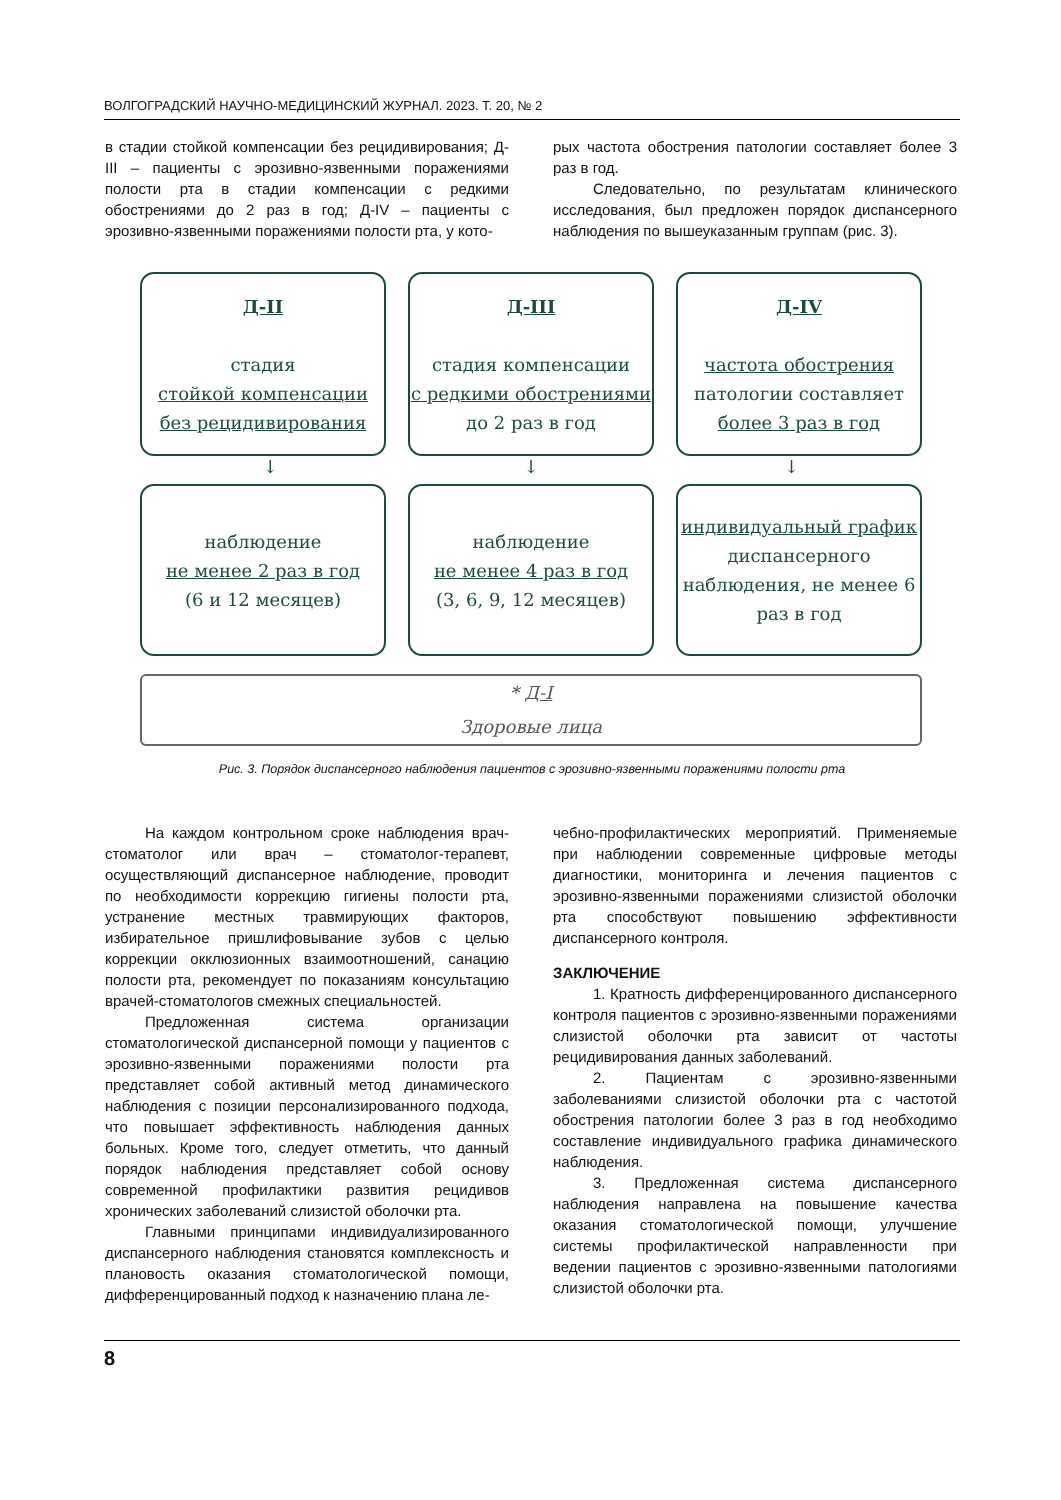ВОЛГОГРАДСКИЙ НАУЧНО-МЕДИЦИНСКИЙ ЖУРНАЛ. 2023. Т. 20, № 2
в стадии стойкой компенсации без рецидивирования; Д-III – пациенты с эрозивно-язвенными поражениями полости рта в стадии компенсации с редкими обострениями до 2 раз в год; Д-IV – пациенты с эрозивно-язвенными поражениями полости рта, у кото-
рых частота обострения патологии составляет более 3 раз в год.
Следовательно, по результатам клинического исследования, был предложен порядок диспансерного наблюдения по вышеуказанным группам (рис. 3).
Д-II
стадия
стойкой компенсации без рецидивирования
Д-III
стадия компенсации
с редкими обострениями
до 2 раз в год
Д-IV
частота обострения
патологии составляет
более 3 раз в год
↓ ↓ ↓
наблюдение
не менее 2 раз в год
(6 и 12 месяцев)
наблюдение
не менее 4 раз в год
(3, 6, 9, 12 месяцев)
индивидуальный график
диспансерного наблюдения, не менее 6 раз в год
* Д-I
Здоровые лица
Рис. 3. Порядок диспансерного наблюдения пациентов с эрозивно-язвенными поражениями полости рта
На каждом контрольном сроке наблюдения врач-стоматолог или врач – стоматолог-терапевт, осуществляющий диспансерное наблюдение, проводит по необходимости коррекцию гигиены полости рта, устранение местных травмирующих факторов, избирательное пришлифовывание зубов с целью коррекции окклюзионных взаимоотношений, санацию полости рта, рекомендует по показаниям консультацию врачей-стоматологов смежных специальностей.
Предложенная система организации стоматологической диспансерной помощи у пациентов с эрозивно-язвенными поражениями полости рта представляет собой активный метод динамического наблюдения с позиции персонализированного подхода, что повышает эффективность наблюдения данных больных. Кроме того, следует отметить, что данный порядок наблюдения представляет собой основу современной профилактики развития рецидивов хронических заболеваний слизистой оболочки рта.
Главными принципами индивидуализированного диспансерного наблюдения становятся комплексность и плановость оказания стоматологической помощи, дифференцированный подход к назначению плана ле-
чебно-профилактических мероприятий. Применяемые при наблюдении современные цифровые методы диагностики, мониторинга и лечения пациентов с эрозивно-язвенными поражениями слизистой оболочки рта способствуют повышению эффективности диспансерного контроля.
ЗАКЛЮЧЕНИЕ
1. Кратность дифференцированного диспансерного контроля пациентов с эрозивно-язвенными поражениями слизистой оболочки рта зависит от частоты рецидивирования данных заболеваний.
2. Пациентам с эрозивно-язвенными заболеваниями слизистой оболочки рта с частотой обострения патологии более 3 раз в год необходимо составление индивидуального графика динамического наблюдения.
3. Предложенная система диспансерного наблюдения направлена на повышение качества оказания стоматологической помощи, улучшение системы профилактической направленности при ведении пациентов с эрозивно-язвенными патологиями слизистой оболочки рта.
8